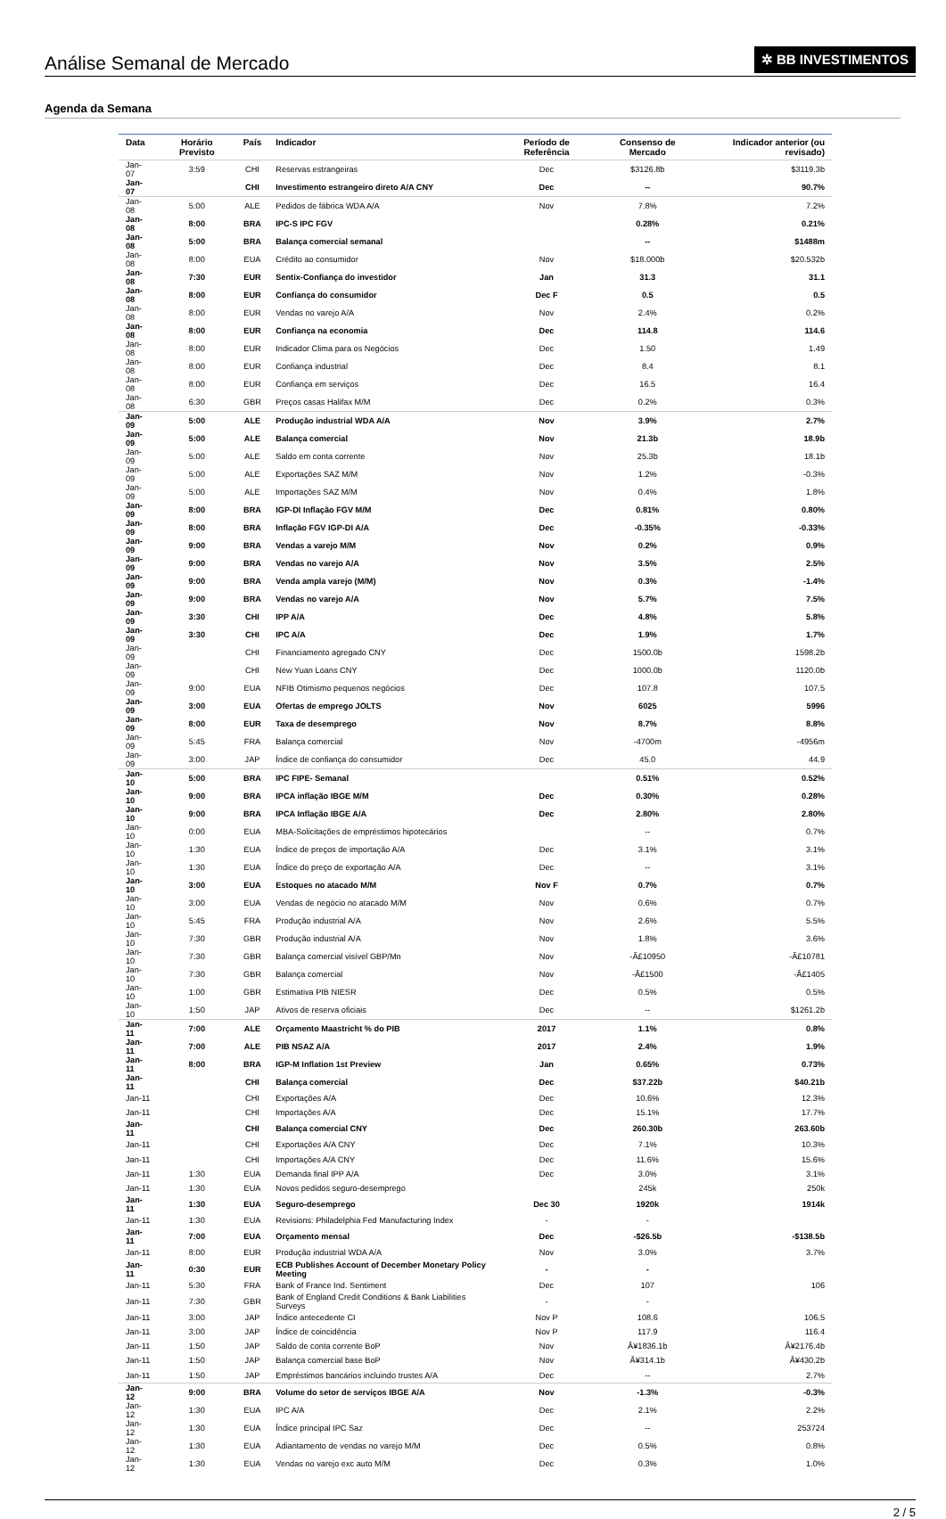Análise Semanal de Mercado
✲ BB INVESTIMENTOS
Agenda da Semana
| Data | Horário Previsto | País | Indicador | Período de Referência | Consenso de Mercado | Indicador anterior (ou revisado) |
| --- | --- | --- | --- | --- | --- | --- |
| Jan-07 | 3:59 | CHI | Reservas estrangeiras | Dec | $3126.8b | $3119.3b |
| Jan-07 | | CHI | Investimento estrangeiro direto A/A CNY | Dec | -- | 90.7% |
| Jan-08 | 5:00 | ALE | Pedidos de fábrica WDA A/A | Nov | 7.8% | 7.2% |
| Jan-08 | 8:00 | BRA | IPC-S IPC FGV | | 0.28% | 0.21% |
| Jan-08 | 5:00 | BRA | Balança comercial semanal | | -- | $1488m |
| Jan-08 | 8:00 | EUA | Crédito ao consumidor | Nov | $18.000b | $20.532b |
| Jan-08 | 7:30 | EUR | Sentix-Confiança do investidor | Jan | 31.3 | 31.1 |
| Jan-08 | 8:00 | EUR | Confiança do consumidor | Dec F | 0.5 | 0.5 |
| Jan-08 | 8:00 | EUR | Vendas no varejo A/A | Nov | 2.4% | 0.2% |
| Jan-08 | 8:00 | EUR | Confiança na economia | Dec | 114.8 | 114.6 |
| Jan-08 | 8:00 | EUR | Indicador Clima para os Negócios | Dec | 1.50 | 1.49 |
| Jan-08 | 8:00 | EUR | Confiança industrial | Dec | 8.4 | 8.1 |
| Jan-08 | 8:00 | EUR | Confiança em serviços | Dec | 16.5 | 16.4 |
| Jan-08 | 6:30 | GBR | Preços casas Halifax M/M | Dec | 0.2% | 0.3% |
| Jan-09 | 5:00 | ALE | Produção industrial WDA A/A | Nov | 3.9% | 2.7% |
| Jan-09 | 5:00 | ALE | Balança comercial | Nov | 21.3b | 18.9b |
| Jan-09 | 5:00 | ALE | Saldo em conta corrente | Nov | 25.3b | 18.1b |
| Jan-09 | 5:00 | ALE | Exportações SAZ M/M | Nov | 1.2% | -0.3% |
| Jan-09 | 5:00 | ALE | Importações SAZ M/M | Nov | 0.4% | 1.8% |
| Jan-09 | 8:00 | BRA | IGP-DI Inflação FGV M/M | Dec | 0.81% | 0.80% |
| Jan-09 | 8:00 | BRA | Inflação FGV IGP-DI A/A | Dec | -0.35% | -0.33% |
| Jan-09 | 9:00 | BRA | Vendas a varejo M/M | Nov | 0.2% | 0.9% |
| Jan-09 | 9:00 | BRA | Vendas no varejo A/A | Nov | 3.5% | 2.5% |
| Jan-09 | 9:00 | BRA | Venda ampla varejo (M/M) | Nov | 0.3% | -1.4% |
| Jan-09 | 9:00 | BRA | Vendas no varejo A/A | Nov | 5.7% | 7.5% |
| Jan-09 | 3:30 | CHI | IPP A/A | Dec | 4.8% | 5.8% |
| Jan-09 | 3:30 | CHI | IPC A/A | Dec | 1.9% | 1.7% |
| Jan-09 | | CHI | Financiamento agregado CNY | Dec | 1500.0b | 1598.2b |
| Jan-09 | | CHI | New Yuan Loans CNY | Dec | 1000.0b | 1120.0b |
| Jan-09 | 9:00 | EUA | NFIB Otimismo pequenos negócios | Dec | 107.8 | 107.5 |
| Jan-09 | 3:00 | EUA | Ofertas de emprego JOLTS | Nov | 6025 | 5996 |
| Jan-09 | 8:00 | EUR | Taxa de desemprego | Nov | 8.7% | 8.8% |
| Jan-09 | 5:45 | FRA | Balança comercial | Nov | -4700m | -4956m |
| Jan-09 | 3:00 | JAP | Índice de confiança do consumidor | Dec | 45.0 | 44.9 |
| Jan-10 | 5:00 | BRA | IPC FIPE- Semanal | | 0.51% | 0.52% |
| Jan-10 | 9:00 | BRA | IPCA inflação IBGE M/M | Dec | 0.30% | 0.28% |
| Jan-10 | 9:00 | BRA | IPCA Inflação IBGE A/A | Dec | 2.80% | 2.80% |
| Jan-10 | 0:00 | EUA | MBA-Solicitações de empréstimos hipotecários | | -- | 0.7% |
| Jan-10 | 1:30 | EUA | Índice de preços de importação A/A | Dec | 3.1% | 3.1% |
| Jan-10 | 1:30 | EUA | Índice do preço de exportação A/A | Dec | -- | 3.1% |
| Jan-10 | 3:00 | EUA | Estoques no atacado M/M | Nov F | 0.7% | 0.7% |
| Jan-10 | 3:00 | EUA | Vendas de negócio no atacado M/M | Nov | 0.6% | 0.7% |
| Jan-10 | 5:45 | FRA | Produção industrial A/A | Nov | 2.6% | 5.5% |
| Jan-10 | 7:30 | GBR | Produção industrial A/A | Nov | 1.8% | 3.6% |
| Jan-10 | 7:30 | GBR | Balança comercial visível GBP/Mn | Nov | -Â£10950 | -Â£10781 |
| Jan-10 | 7:30 | GBR | Balança comercial | Nov | -Â£1500 | -Â£1405 |
| Jan-10 | 1:00 | GBR | Estimativa PIB NIESR | Dec | 0.5% | 0.5% |
| Jan-10 | 1:50 | JAP | Ativos de reserva oficiais | Dec | -- | $1261.2b |
| Jan-11 | 7:00 | ALE | Orçamento Maastricht % do PIB | 2017 | 1.1% | 0.8% |
| Jan-11 | 7:00 | ALE | PIB NSAZ A/A | 2017 | 2.4% | 1.9% |
| Jan-11 | 8:00 | BRA | IGP-M Inflation 1st Preview | Jan | 0.65% | 0.73% |
| Jan-11 | | CHI | Balança comercial | Dec | $37.22b | $40.21b |
| Jan-11 | | CHI | Exportações A/A | Dec | 10.6% | 12.3% |
| Jan-11 | | CHI | Importações A/A | Dec | 15.1% | 17.7% |
| Jan-11 | | CHI | Balança comercial CNY | Dec | 260.30b | 263.60b |
| Jan-11 | | CHI | Exportações A/A CNY | Dec | 7.1% | 10.3% |
| Jan-11 | | CHI | Importações A/A CNY | Dec | 11.6% | 15.6% |
| Jan-11 | 1:30 | EUA | Demanda final IPP A/A | Dec | 3.0% | 3.1% |
| Jan-11 | 1:30 | EUA | Novos pedidos seguro-desemprego | | 245k | 250k |
| Jan-11 | 1:30 | EUA | Seguro-desemprego | Dec 30 | 1920k | 1914k |
| Jan-11 | 1:30 | EUA | Revisions: Philadelphia Fed Manufacturing Index | - | - | |
| Jan-11 | 7:00 | EUA | Orçamento mensal | Dec | -$26.5b | -$138.5b |
| Jan-11 | 8:00 | EUR | Produção industrial WDA A/A | Nov | 3.0% | 3.7% |
| Jan-11 | 0:30 | EUR | ECB Publishes Account of December Monetary Policy Meeting | - | - | |
| Jan-11 | 5:30 | FRA | Bank of France Ind. Sentiment | Dec | 107 | 106 |
| Jan-11 | 7:30 | GBR | Bank of England Credit Conditions & Bank Liabilities Surveys | - | - | |
| Jan-11 | 3:00 | JAP | Índice antecedente CI | Nov P | 108.6 | 106.5 |
| Jan-11 | 3:00 | JAP | Índice de coincidência | Nov P | 117.9 | 116.4 |
| Jan-11 | 1:50 | JAP | Saldo de conta corrente BoP | Nov | Â¥1836.1b | Â¥2176.4b |
| Jan-11 | 1:50 | JAP | Balança comercial base BoP | Nov | Â¥314.1b | Â¥430.2b |
| Jan-11 | 1:50 | JAP | Empréstimos bancários incluindo trustes A/A | Dec | -- | 2.7% |
| Jan-12 | 9:00 | BRA | Volume do setor de serviços IBGE A/A | Nov | -1.3% | -0.3% |
| Jan-12 | 1:30 | EUA | IPC A/A | Dec | 2.1% | 2.2% |
| Jan-12 | 1:30 | EUA | Índice principal IPC Saz | Dec | -- | 253724 |
| Jan-12 | 1:30 | EUA | Adiantamento de vendas no varejo M/M | Dec | 0.5% | 0.8% |
| Jan-12 | 1:30 | EUA | Vendas no varejo exc auto M/M | Dec | 0.3% | 1.0% |
2 / 5